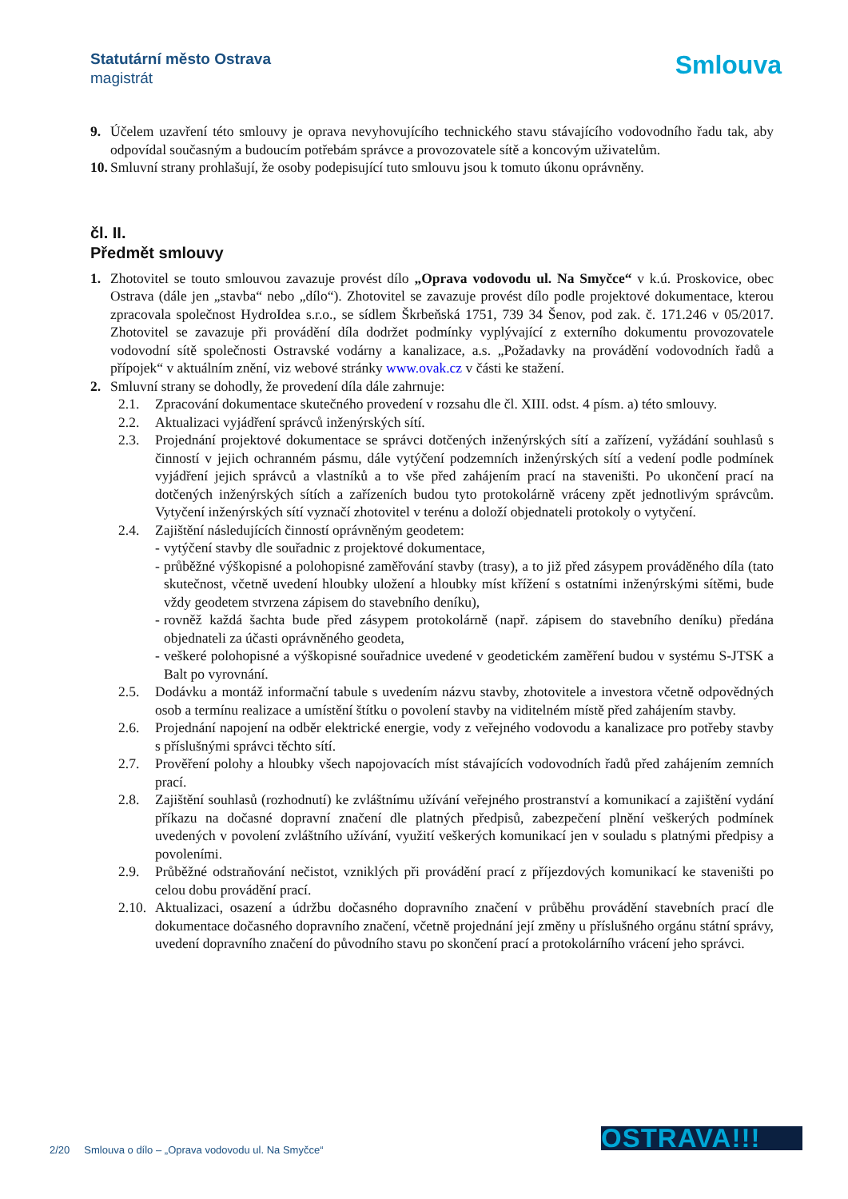Statutární město Ostrava
magistrát
Smlouva
9. Účelem uzavření této smlouvy je oprava nevyhovujícího technického stavu stávajícího vodovodního řadu tak, aby odpovídal současným a budoucím potřebám správce a provozovatele sítě a koncovým uživatelům.
10. Smluvní strany prohlašují, že osoby podepisující tuto smlouvu jsou k tomuto úkonu oprávněny.
čl. II.
Předmět smlouvy
1. Zhotovitel se touto smlouvou zavazuje provést dílo „Oprava vodovodu ul. Na Smyčce“ v k.ú. Proskovice, obec Ostrava (dále jen „stavba“ nebo „dílo“). Zhotovitel se zavazuje provést dílo podle projektové dokumentace, kterou zpracovala společnost HydroIdea s.r.o., se sídlem Škrbeňská 1751, 739 34 Šenov, pod zak. č. 171.246 v 05/2017. Zhotovitel se zavazuje při provádění díla dodržet podmínky vyplývající z externího dokumentu provozovatele vodovodní sítě společnosti Ostravské vodárny a kanalizace, a.s. „Požadavky na provádění vodovodních řadů a přípojek“ v aktuálním znění, viz webové stránky www.ovak.cz v části ke stažení.
2. Smluvní strany se dohodly, že provedení díla dále zahrnuje:
2.1. Zpracování dokumentace skutečného provedení v rozsahu dle čl. XIII. odst. 4 písm. a) této smlouvy.
2.2. Aktualizaci vyjádření správců inženýrských sítí.
2.3. Projednání projektové dokumentace se správci dotčených inženýrských sítí a zařízení, vyžádání souhlasů s činností v jejich ochranném pásmu, dále vytýčení podzemních inženýrských sítí a vedení podle podmínek vyjádření jejich správců a vlastníků a to vše před zahájením prací na staveništi. Po ukončení prací na dotčených inženýrských sítích a zařízeních budou tyto protokolárně vráceny zpět jednotlivým správcům. Vytyčení inženýrských sítí vyznačí zhotovitel v terénu a doloží objednateli protokoly o vytyčení.
2.4. Zajištění následujících činností oprávněným geodetem:
- vytýčení stavby dle souřadnic z projektové dokumentace,
- průběžné výškopisné a polohopisné zaměřování stavby (trasy), a to již před zásypem prováděného díla (tato skutečnost, včetně uvedení hloubky uložení a hloubky míst křížení s ostatními inženýrskými sítěmi, bude vždy geodetem stvrzena zápisem do stavebního deníku),
- rovněž každá šachta bude před zásypem protokolárně (např. zápisem do stavebního deníku) předána objednateli za účasti oprávněného geodeta,
- veškeré polohopisné a výškopisné souřadnice uvedené v geodetickém zaměření budou v systému S-JTSK a Balt po vyrovnání.
2.5. Dodávku a montáž informační tabule s uvedením názvu stavby, zhotovitele a investora včetně odpovědných osob a termínu realizace a umístění štítku o povolení stavby na viditelném místě před zahájením stavby.
2.6. Projednání napojení na odběr elektrické energie, vody z veřejného vodovodu a kanalizace pro potřeby stavby s příslušnými správci těchto sítí.
2.7. Prověření polohy a hloubky všech napojovacích míst stávajících vodovodních řadů před zahájením zemních prací.
2.8. Zajištění souhlasů (rozhodnutí) ke zvláštnímu užívání veřejného prostranství a komunikací a zajištění vydání příkazu na dočasné dopravní značení dle platných předpisů, zabezpečení plnění veškerých podmínek uvedených v povolení zvláštního užívání, využití veškerých komunikací jen v souladu s platnými předpisy a povoleními.
2.9. Průběžné odstraňování nečistot, vzniklých při provádění prací z příjezdových komunikací ke staveništi po celou dobu provádění prací.
2.10. Aktualizaci, osazení a údržbu dočasného dopravního značení v průběhu provádění stavebních prací dle dokumentace dočasného dopravního značení, včetně projednání její změny u příslušného orgánu státní správy, uvedení dopravního značení do původního stavu po skončení prací a protokolárního vrácení jeho správci.
2/20 Smlouva o dílo – „Oprava vodovodu ul. Na Smyčce“
OSTRAVA!!!